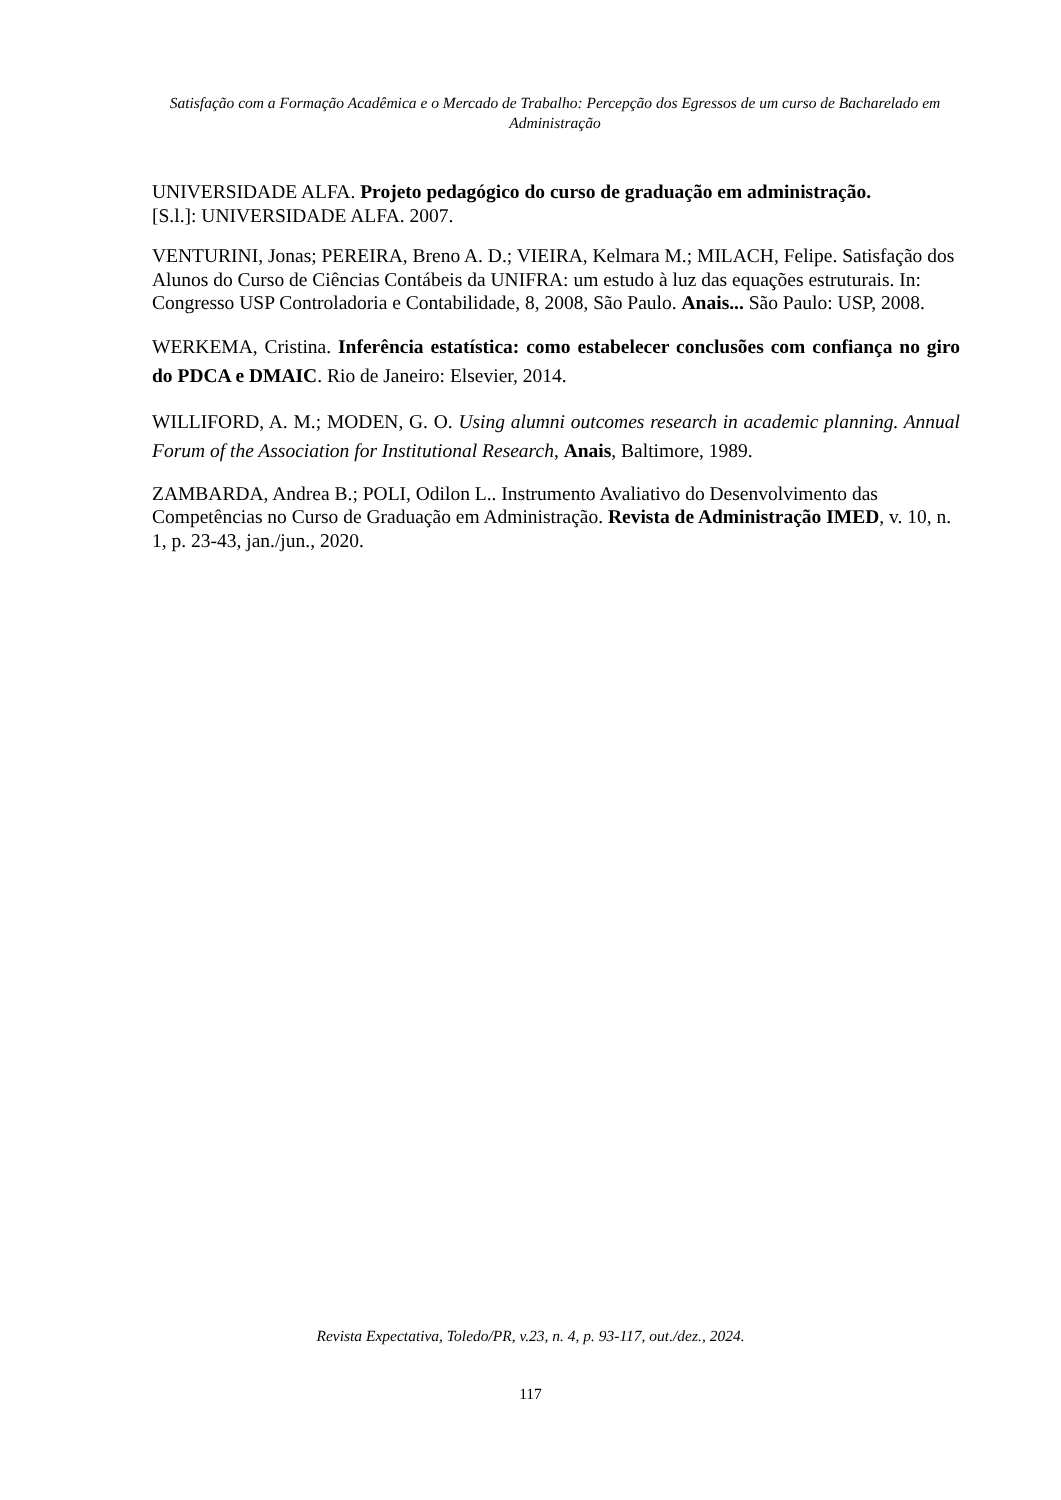Satisfação com a Formação Acadêmica e o Mercado de Trabalho: Percepção dos Egressos de um curso de Bacharelado em Administração
UNIVERSIDADE ALFA. Projeto pedagógico do curso de graduação em administração.
[S.l.]: UNIVERSIDADE ALFA. 2007.
VENTURINI, Jonas; PEREIRA, Breno A. D.; VIEIRA, Kelmara M.; MILACH, Felipe. Satisfação dos Alunos do Curso de Ciências Contábeis da UNIFRA: um estudo à luz das equações estruturais. In: Congresso USP Controladoria e Contabilidade, 8, 2008, São Paulo. Anais... São Paulo: USP, 2008.
WERKEMA, Cristina. Inferência estatística: como estabelecer conclusões com confiança no giro do PDCA e DMAIC. Rio de Janeiro: Elsevier, 2014.
WILLIFORD, A. M.; MODEN, G. O. Using alumni outcomes research in academic planning. Annual Forum of the Association for Institutional Research, Anais, Baltimore, 1989.
ZAMBARDA, Andrea B.; POLI, Odilon L.. Instrumento Avaliativo do Desenvolvimento das Competências no Curso de Graduação em Administração. Revista de Administração IMED, v. 10, n. 1, p. 23-43, jan./jun., 2020.
Revista Expectativa, Toledo/PR, v.23, n. 4, p. 93-117, out./dez., 2024.
117